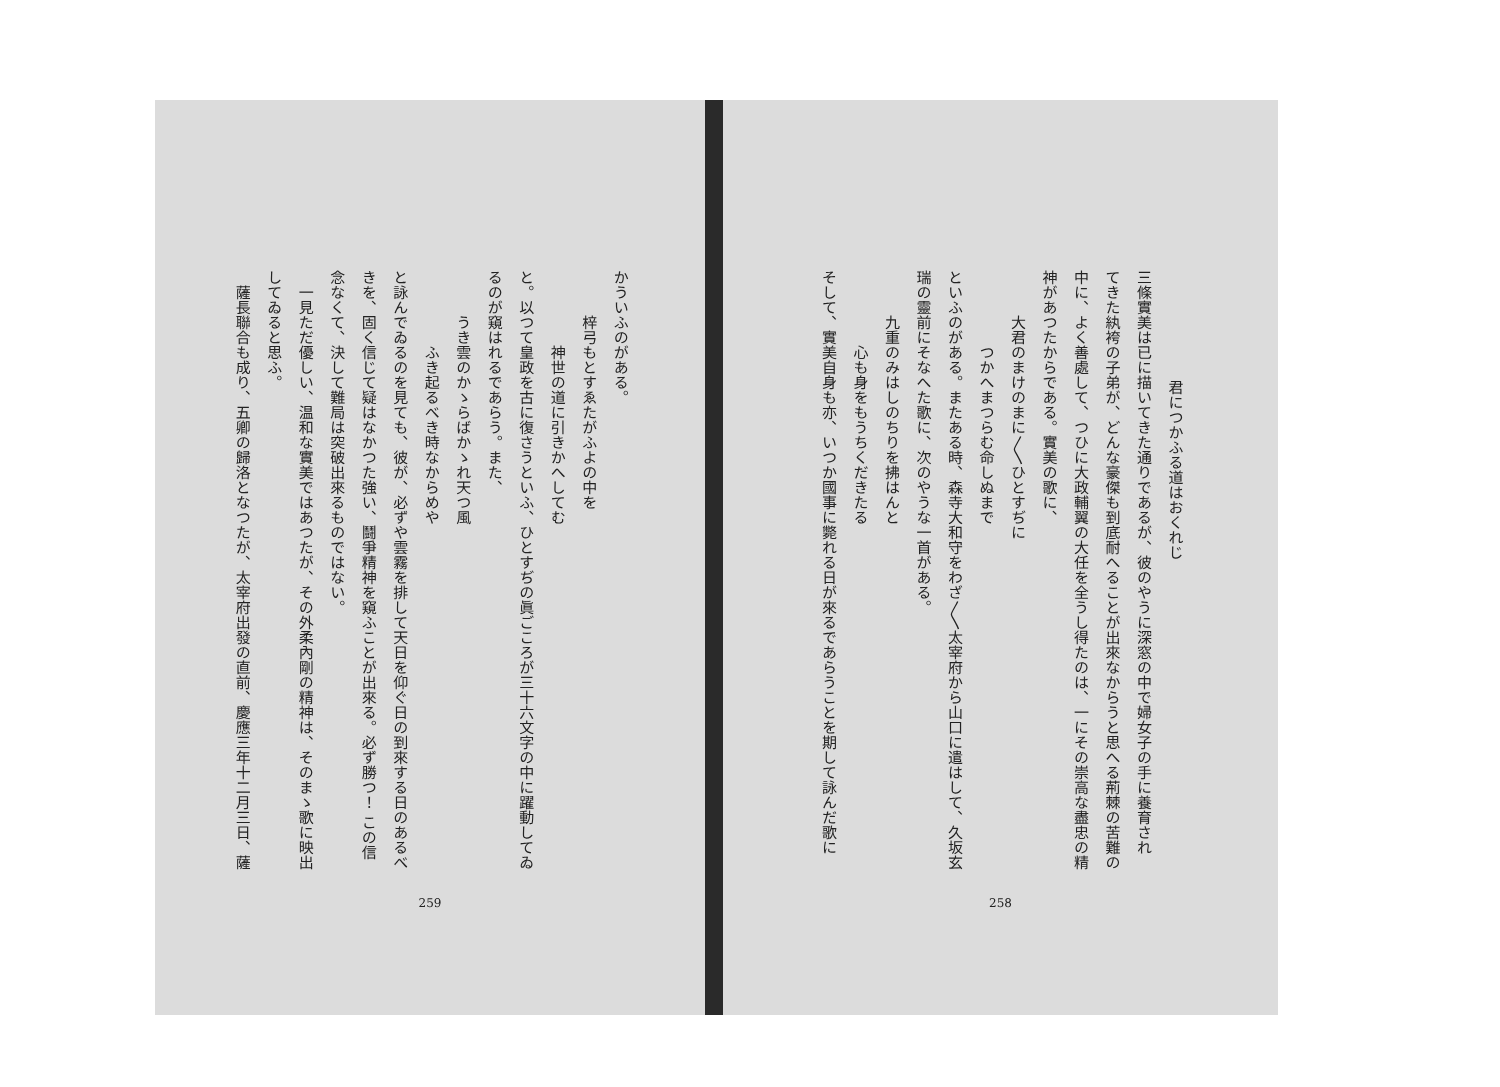君につかふる道はおくれじ
三條實美は已に描いてきた通りであるが、彼のやうに深窓の中で婦女子の手に養育され
てきた紈袴の子弟が、どんな豪傑も到底耐へることが出來なからうと思へる荊棘の苦難の
中に、よく善處して、つひに大政輔翼の大任を全うし得たのは、一にその崇高な盡忠の精
神があつたからである。實美の歌に、
大君のまけのまに〱ひとすぢに
つかへまつらむ命しぬまで
といふのがある。またある時、森寺大和守をわざ〱太宰府から山口に遣はして、久坂玄
瑞の靈前にそなへた歌に、次のやうな一首がある。
九重のみはしのちりを拂はんと
心も身をもうちくだきたる
そして、實美自身も亦、いつか國事に斃れる日が來るであらうことを期して詠んだ歌に
258
かういふのがある。
梓弓もとすゑたがふよの中を
神世の道に引きかへしてむ
と。以つて皇政を古に復さうといふ、ひとすぢの眞ごころが三十六文字の中に躍動してゐ
るのが窺はれるであらう。また、
うき雲のかゝらばかゝれ天つ風
ふき起るべき時なからめや
と詠んでゐるのを見ても、彼が、必ずや雲霧を排して天日を仰ぐ日の到來する日のあるべ
きを、固く信じて疑はなかつた強い、鬪爭精神を窺ふことが出來る。必ず勝つ！ この信
念なくて、決して難局は突破出來るものではない。
　一見ただ優しい、温和な實美ではあつたが、その外柔內剛の精神は、そのまゝ歌に映出
してゐると思ふ。
　薩長聯合も成り、五卿の歸洛となつたが、太宰府出發の直前、慶應三年十二月三日、薩
259